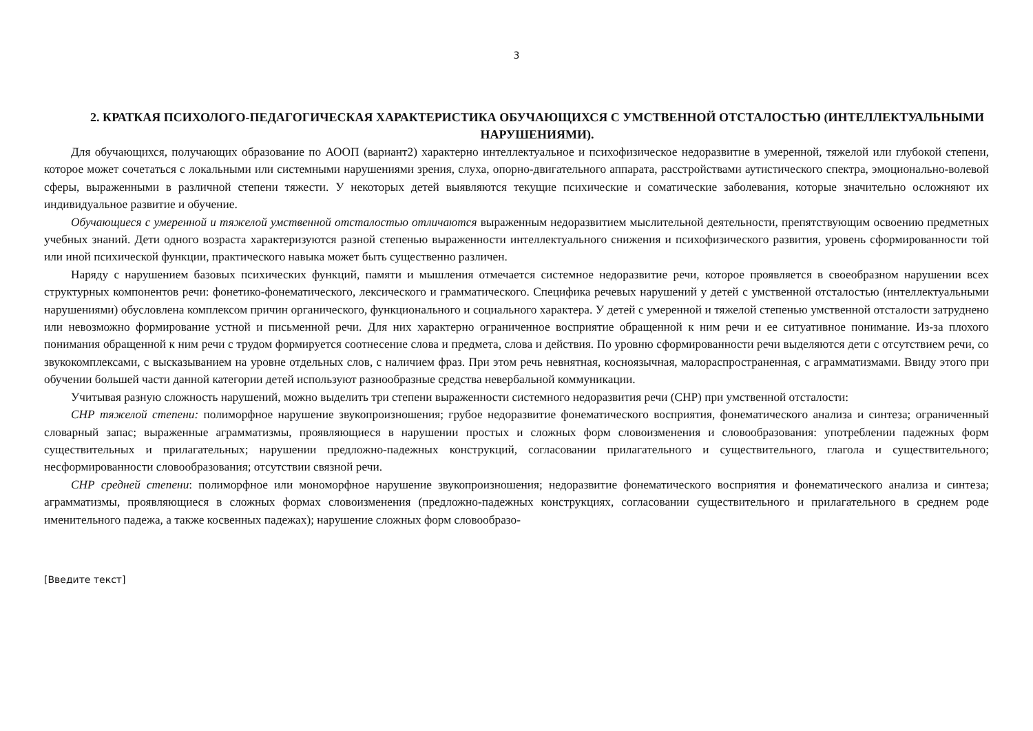3
2. КРАТКАЯ ПСИХОЛОГО-ПЕДАГОГИЧЕСКАЯ ХАРАКТЕРИСТИКА ОБУЧАЮЩИХСЯ С УМСТВЕННОЙ ОТСТАЛОСТЬЮ (ИНТЕЛЛЕКТУАЛЬНЫМИ НАРУШЕНИЯМИ).
Для обучающихся, получающих образование по АООП (вариант2) характерно интеллектуальное и психофизическое недоразвитие в умеренной, тяжелой или глубокой степени, которое может сочетаться с локальными или системными нарушениями зрения, слуха, опорно-двигательного аппарата, расстройствами аутистического спектра, эмоционально-волевой сферы, выраженными в различной степени тяжести. У некоторых детей выявляются текущие психические и соматические заболевания, которые значительно осложняют их индивидуальное развитие и обучение.
Обучающиеся с умеренной и тяжелой умственной отсталостью отличаются выраженным недоразвитием мыслительной деятельности, препятствующим освоению предметных учебных знаний. Дети одного возраста характеризуются разной степенью выраженности интеллектуального снижения и психофизического развития, уровень сформированности той или иной психической функции, практического навыка может быть существенно различен.
Наряду с нарушением базовых психических функций, памяти и мышления отмечается системное недоразвитие речи, которое проявляется в своеобразном нарушении всех структурных компонентов речи: фонетико-фонематического, лексического и грамматического. Специфика речевых нарушений у детей с умственной отсталостью (интеллектуальными нарушениями) обусловлена комплексом причин органического, функционального и социального характера. У детей с умеренной и тяжелой степенью умственной отсталости затруднено или невозможно формирование устной и письменной речи. Для них характерно ограниченное восприятие обращенной к ним речи и ее ситуативное понимание. Из-за плохого понимания обращенной к ним речи с трудом формируется соотнесение слова и предмета, слова и действия. По уровню сформированности речи выделяются дети с отсутствием речи, со звукокомплексами, с высказыванием на уровне отдельных слов, с наличием фраз. При этом речь невнятная, косноязычная, малораспространенная, с аграмматизмами. Ввиду этого при обучении большей части данной категории детей используют разнообразные средства невербальной коммуникации.
Учитывая разную сложность нарушений, можно выделить три степени выраженности системного недоразвития речи (СНР) при умственной отсталости:
СНР тяжелой степени: полиморфное нарушение звукопроизношения; грубое недоразвитие фонематического восприятия, фонематического анализа и синтеза; ограниченный словарный запас; выраженные аграмматизмы, проявляющиеся в нарушении простых и сложных форм словоизменения и словообразования: употреблении падежных форм существительных и прилагательных; нарушении предложно-падежных конструкций, согласовании прилагательного и существительного, глагола и существительного; несформированности словообразования; отсутствии связной речи.
СНР средней степени: полиморфное или мономорфное нарушение звукопроизношения; недоразвитие фонематического восприятия и фонематического анализа и синтеза; аграмматизмы, проявляющиеся в сложных формах словоизменения (предложно-падежных конструкциях, согласовании существительного и прилагательного в среднем роде именительного падежа, а также косвенных падежах); нарушение сложных форм словообразо-
[Введите текст]